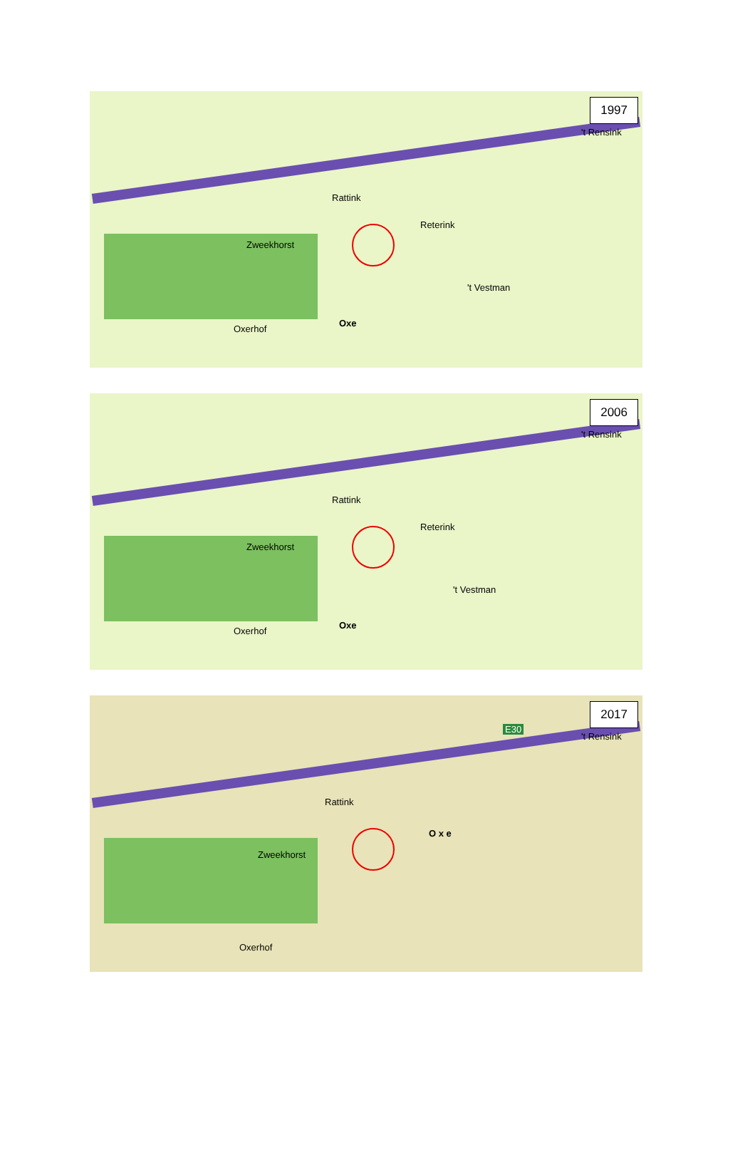1997
Rattink
Reterink
Zweekhorst
't Vestman
Oxe
Oxerhof
't Rensink
2006
Rattink
Reterink
Zweekhorst
't Vestman
Oxe
Oxerhof
't Rensink
2017
Rattink
O x e
Zweekhorst
Oxerhof
't Rensink
E30